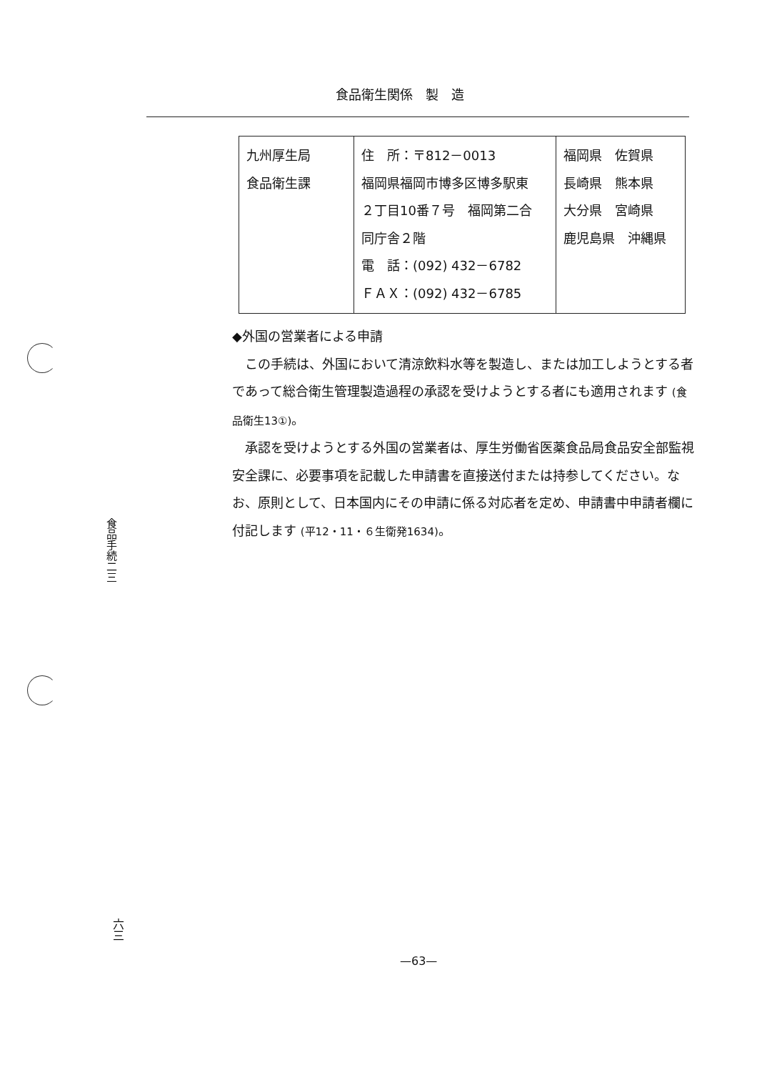食品衛生関係　製　造
| 九州厚生局 食品衛生課 | 住 所：〒812－0013 福岡県福岡市博多区博多駅東 ２丁目10番７号 福岡第二合 同庁舎２階 電 話：(092) 432－6782 ＦＡＸ：(092) 432－6785 | 福岡県 佐賀県 長崎県 熊本県 大分県 宮崎県 鹿児島県 沖縄県 |
◆外国の営業者による申請
この手続は、外国において清涼飲料水等を製造し、または加工しようとする者であって総合衛生管理製造過程の承認を受けようとする者にも適用されます (食品衛生13①)。
承認を受けようとする外国の営業者は、厚生労働省医薬食品局食品安全部監視安全課に、必要事項を記載した申請書を直接送付または持参してください。なお、原則として、日本国内にその申請に係る対応者を定め、申請書中申請者欄に付記します (平12・11・６生衛発1634)。
食品手続二三
六三
—63—